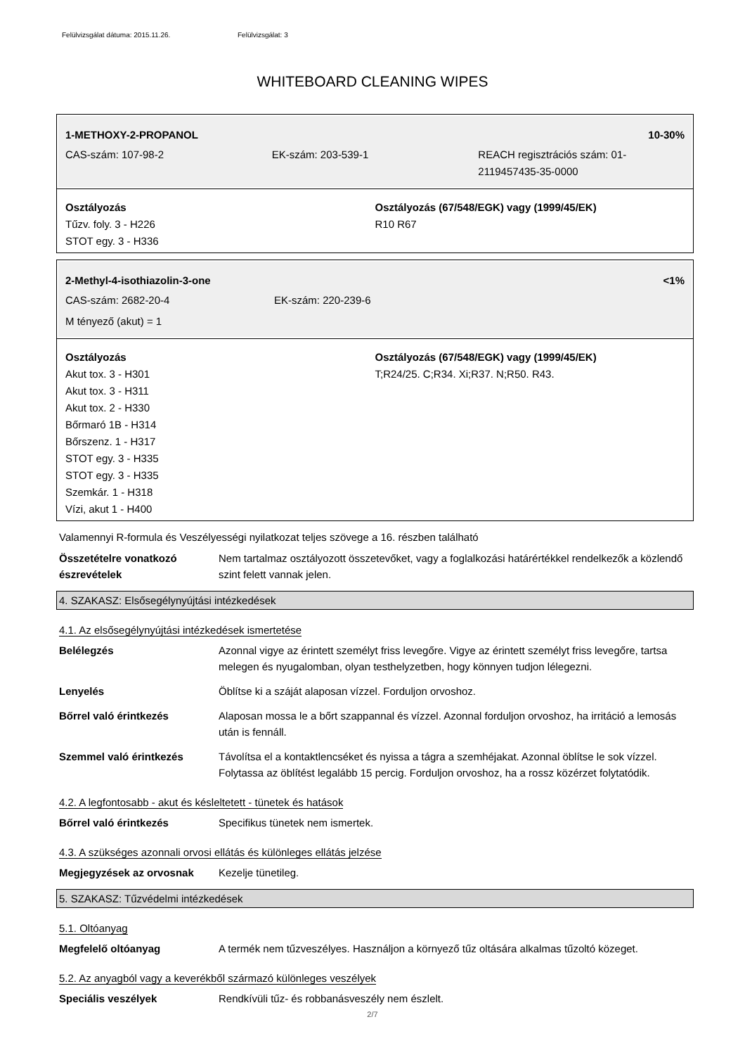Felülvizsgálat dátuma: 2015.11.26. Felülvizsgálat: 3
WHITEBOARD CLEANING WIPES
1-METHOXY-2-PROPANOL 10-30%
CAS-szám: 107-98-2 EK-szám: 203-539-1 REACH regisztrációs szám: 01-2119457435-35-0000
Osztályozás
Tűzv. foly. 3 - H226
STOT egy. 3 - H336
Osztályozás (67/548/EGK) vagy (1999/45/EK)
R10 R67
2-Methyl-4-isothiazolin-3-one <1%
CAS-szám: 2682-20-4 EK-szám: 220-239-6
M tényező (akut) = 1
Osztályozás
Akut tox. 3 - H301
Akut tox. 3 - H311
Akut tox. 2 - H330
Bőrmaró 1B - H314
Bőrszenz. 1 - H317
STOT egy. 3 - H335
STOT egy. 3 - H335
Szemkár. 1 - H318
Vízi, akut 1 - H400
Osztályozás (67/548/EGK) vagy (1999/45/EK)
T;R24/25. C;R34. Xi;R37. N;R50. R43.
Valamennyi R-formula és Veszélyességi nyilatkozat teljes szövege a 16. részben található
Összetételre vonatkozó észrevételek
Nem tartalmaz osztályozott összetevőket, vagy a foglalkozási határértékkel rendelkezők a közlendő szint felett vannak jelen.
4. SZAKASZ: Elsősegélynyújtási intézkedések
4.1. Az elsősegélynyújtási intézkedések ismertetése
Belélegzés Azonnal vigye az érintett személyt friss levegőre. Vigye az érintett személyt friss levegőre, tartsa melegen és nyugalomban, olyan testhelyzetben, hogy könnyen tudjon lélegezni.
Lenyelés Öblítse ki a száját alaposan vízzel. Forduljon orvoshoz.
Bőrrel való érintkezés Alaposan mossa le a bőrt szappannal és vízzel. Azonnal forduljon orvoshoz, ha irritáció a lemosás után is fennáll.
Szemmel való érintkezés Távolítsa el a kontaktlencséket és nyissa a tágra a szemhéjakat. Azonnal öblítse le sok vízzel. Folytassa az öblítést legalább 15 percig. Forduljon orvoshoz, ha a rossz közérzet folytatódik.
4.2. A legfontosabb - akut és késleltetett - tünetek és hatások
Bőrrel való érintkezés Specifikus tünetek nem ismertek.
4.3. A szükséges azonnali orvosi ellátás és különleges ellátás jelzése
Megjegyzések az orvosnak Kezelje tünetileg.
5. SZAKASZ: Tűzvédelmi intézkedések
5.1. Oltóanyag
Megfelelő oltóanyag A termék nem tűzveszélyes. Használjon a környező tűz oltására alkalmas tűzoltó közeget.
5.2. Az anyagból vagy a keverékből származó különleges veszélyek
Speciális veszélyek Rendkívüli tűz- és robbanásveszély nem észlelt.
2/7